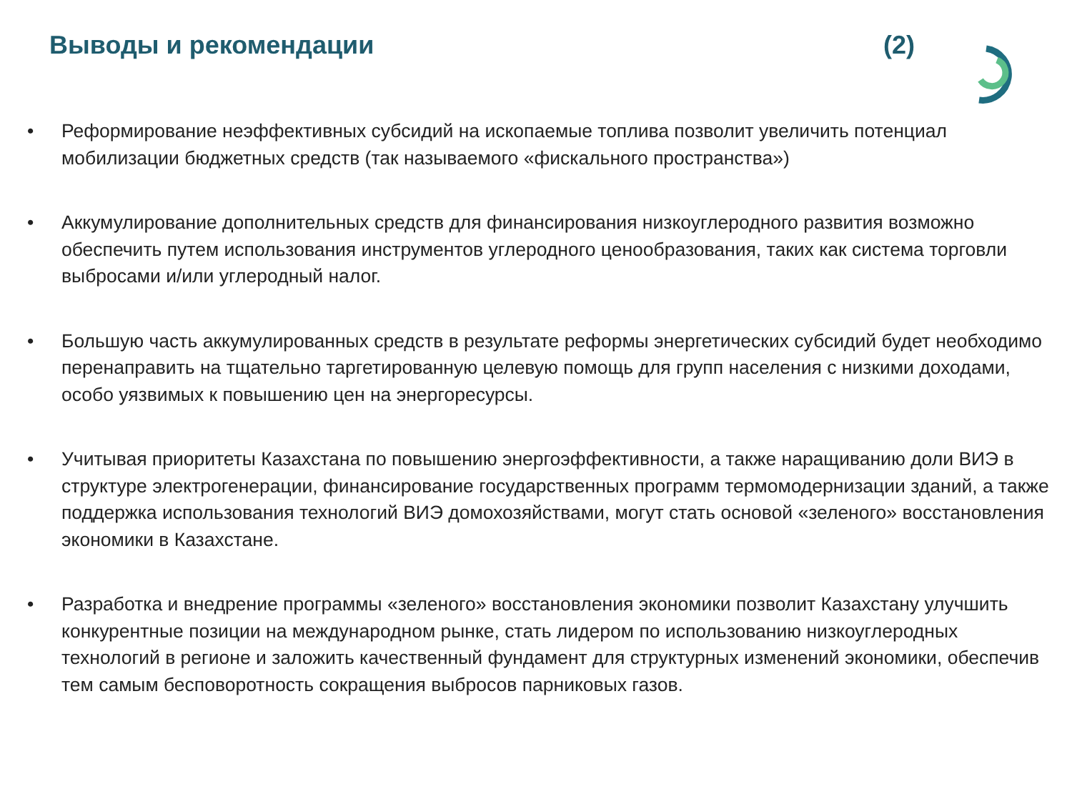Выводы и рекомендации (2)
• Реформирование неэффективных субсидий на ископаемые топлива позволит увеличить потенциал мобилизации бюджетных средств (так называемого «фискального пространства»)
• Аккумулирование дополнительных средств для финансирования низкоуглеродного развития возможно обеспечить путем использования инструментов углеродного ценообразования, таких как система торговли выбросами и/или углеродный налог.
• Большую часть аккумулированных средств в результате реформы энергетических субсидий будет необходимо перенаправить на тщательно таргетированную целевую помощь для групп населения с низкими доходами, особо уязвимых к повышению цен на энергоресурсы.
• Учитывая приоритеты Казахстана по повышению энергоэффективности, а также наращиванию доли ВИЭ в структуре электрогенерации, финансирование государственных программ термомодернизации зданий, а также поддержка использования технологий ВИЭ домохозяйствами, могут стать основой «зеленого» восстановления экономики в Казахстане.
• Разработка и внедрение программы «зеленого» восстановления экономики позволит Казахстану улучшить конкурентные позиции на международном рынке, стать лидером по использованию низкоуглеродных технологий в регионе и заложить качественный фундамент для структурных изменений экономики, обеспечив тем самым бесповоротность сокращения выбросов парниковых газов.